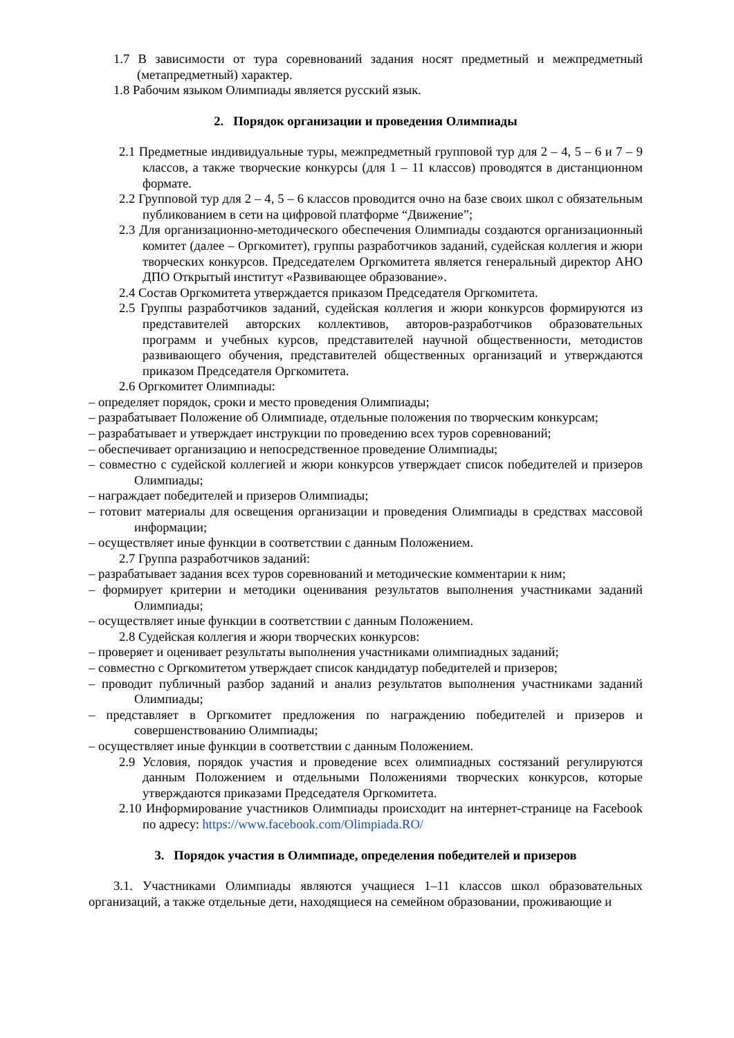1.7 В зависимости от тура соревнований задания носят предметный и межпредметный (метапредметный) характер.
1.8 Рабочим языком Олимпиады является русский язык.
2. Порядок организации и проведения Олимпиады
2.1 Предметные индивидуальные туры, межпредметный групповой тур для 2 – 4, 5 – 6 и 7 – 9 классов, а также творческие конкурсы (для 1 – 11 классов) проводятся в дистанционном формате.
2.2 Групповой тур для 2 – 4, 5 – 6 классов проводится очно на базе своих школ с обязательным публикованием в сети на цифровой платформе “Движение”;
2.3 Для организационно-методического обеспечения Олимпиады создаются организационный комитет (далее – Оргкомитет), группы разработчиков заданий, судейская коллегия и жюри творческих конкурсов. Председателем Оргкомитета является генеральный директор АНО ДПО Открытый институт «Развивающее образование».
2.4 Состав Оргкомитета утверждается приказом Председателя Оргкомитета.
2.5 Группы разработчиков заданий, судейская коллегия и жюри конкурсов формируются из представителей авторских коллективов, авторов-разработчиков образовательных программ и учебных курсов, представителей научной общественности, методистов развивающего обучения, представителей общественных организаций и утверждаются приказом Председателя Оргкомитета.
2.6 Оргкомитет Олимпиады:
– определяет порядок, сроки и место проведения Олимпиады;
– разрабатывает Положение об Олимпиаде, отдельные положения по творческим конкурсам;
– разрабатывает и утверждает инструкции по проведению всех туров соревнований;
– обеспечивает организацию и непосредственное проведение Олимпиады;
– совместно с судейской коллегией и жюри конкурсов утверждает список победителей и призеров Олимпиады;
– награждает победителей и призеров Олимпиады;
– готовит материалы для освещения организации и проведения Олимпиады в средствах массовой информации;
– осуществляет иные функции в соответствии с данным Положением.
2.7 Группа разработчиков заданий:
– разрабатывает задания всех туров соревнований и методические комментарии к ним;
– формирует критерии и методики оценивания результатов выполнения участниками заданий Олимпиады;
– осуществляет иные функции в соответствии с данным Положением.
2.8 Судейская коллегия и жюри творческих конкурсов:
– проверяет и оценивает результаты выполнения участниками олимпиадных заданий;
– совместно с Оргкомитетом утверждает список кандидатур победителей и призеров;
– проводит публичный разбор заданий и анализ результатов выполнения участниками заданий Олимпиады;
– представляет в Оргкомитет предложения по награждению победителей и призеров и совершенствованию Олимпиады;
– осуществляет иные функции в соответствии с данным Положением.
2.9 Условия, порядок участия и проведение всех олимпиадных состязаний регулируются данным Положением и отдельными Положениями творческих конкурсов, которые утверждаются приказами Председателя Оргкомитета.
2.10 Информирование участников Олимпиады происходит на интернет-странице на Facebook по адресу: https://www.facebook.com/Olimpiada.RO/
3. Порядок участия в Олимпиаде, определения победителей и призеров
3.1. Участниками Олимпиады являются учащиеся 1–11 классов школ образовательных организаций, а также отдельные дети, находящиеся на семейном образовании, проживающие и